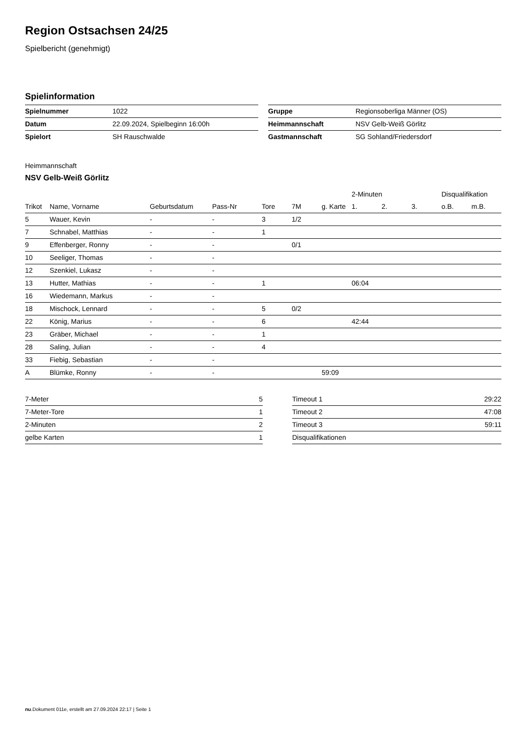Region Ostsachsen 24/25
Spielbericht (genehmigt)
Spielinformation
| Spielnummer | 1022 |
| Datum | 22.09.2024, Spielbeginn 16:00h |
| Spielort | SH Rauschwalde |
| Gruppe | Regionsoberliga Männer (OS) |
| Heimmannschaft | NSV Gelb-Weiß Görlitz |
| Gastmannschaft | SG Sohland/Friedersdorf |
Heimmannschaft
NSV Gelb-Weiß Görlitz
| | | | | | | | 2-Minuten | | | Disqualifikation | |
| --- | --- | --- | --- | --- | --- | --- | --- | --- | --- | --- | --- |
| Trikot | Name, Vorname | Geburtsdatum | Pass-Nr | Tore | 7M | g. Karte | 1. | 2. | 3. | o.B. | m.B. |
| 5 | Wauer, Kevin | - | - | 3 | 1/2 | | | | | | |
| 7 | Schnabel, Matthias | - | - | 1 | | | | | | | |
| 9 | Effenberger, Ronny | - | - | | 0/1 | | | | | | |
| 10 | Seeliger, Thomas | - | - | | | | | | | | |
| 12 | Szenkiel, Lukasz | - | - | | | | | | | | |
| 13 | Hutter, Mathias | - | - | 1 | | | 06:04 | | | | |
| 16 | Wiedemann, Markus | - | - | | | | | | | | |
| 18 | Mischock, Lennard | - | - | 5 | 0/2 | | | | | | |
| 22 | König, Marius | - | - | 6 | | | 42:44 | | | | |
| 23 | Gräber, Michael | - | - | 1 | | | | | | | |
| 28 | Saling, Julian | - | - | 4 | | | | | | | |
| 33 | Fiebig, Sebastian | - | - | | | | | | | | |
| A | Blümke, Ronny | - | - | | | 59:09 | | | | | |
| 7-Meter | 5 |
| 7-Meter-Tore | 1 |
| 2-Minuten | 2 |
| gelbe Karten | 1 |
| Timeout 1 | 29:22 |
| Timeout 2 | 47:08 |
| Timeout 3 | 59:11 |
| Disqualifikationen | |
nu.Dokument 011e, erstellt am 27.09.2024 22:17 | Seite 1